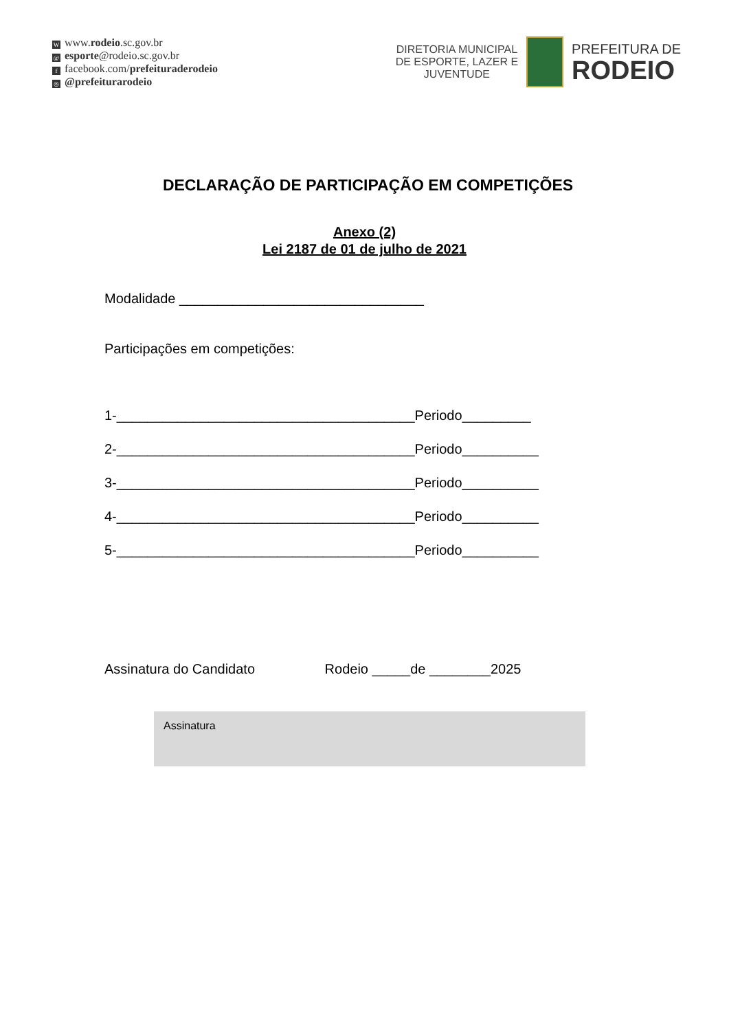Wwww.rodeio.sc.gov.br
@ esporte@rodeio.sc.gov.br
ffacebook.com/prefeituraderodeio
◎ @prefeiturarodeio
DIRETORIA MUNICIPAL
DE ESPORTE, LAZER E
JUVENTUDE
PREFEITURA DE
RODEIO
DECLARAÇÃO DE PARTICIPAÇÃO EM COMPETIÇÕES
Anexo (2)
Lei 2187 de 01 de julho de 2021
Modalidade ________________________________
Participações em competições:
1-_______________________________________Periodo_________
2-_______________________________________Periodo__________
3-_______________________________________Periodo__________
4-_______________________________________Periodo__________
5-_______________________________________Periodo__________
Assinatura do Candidato Rodeio _____de ________2025
Assinatura